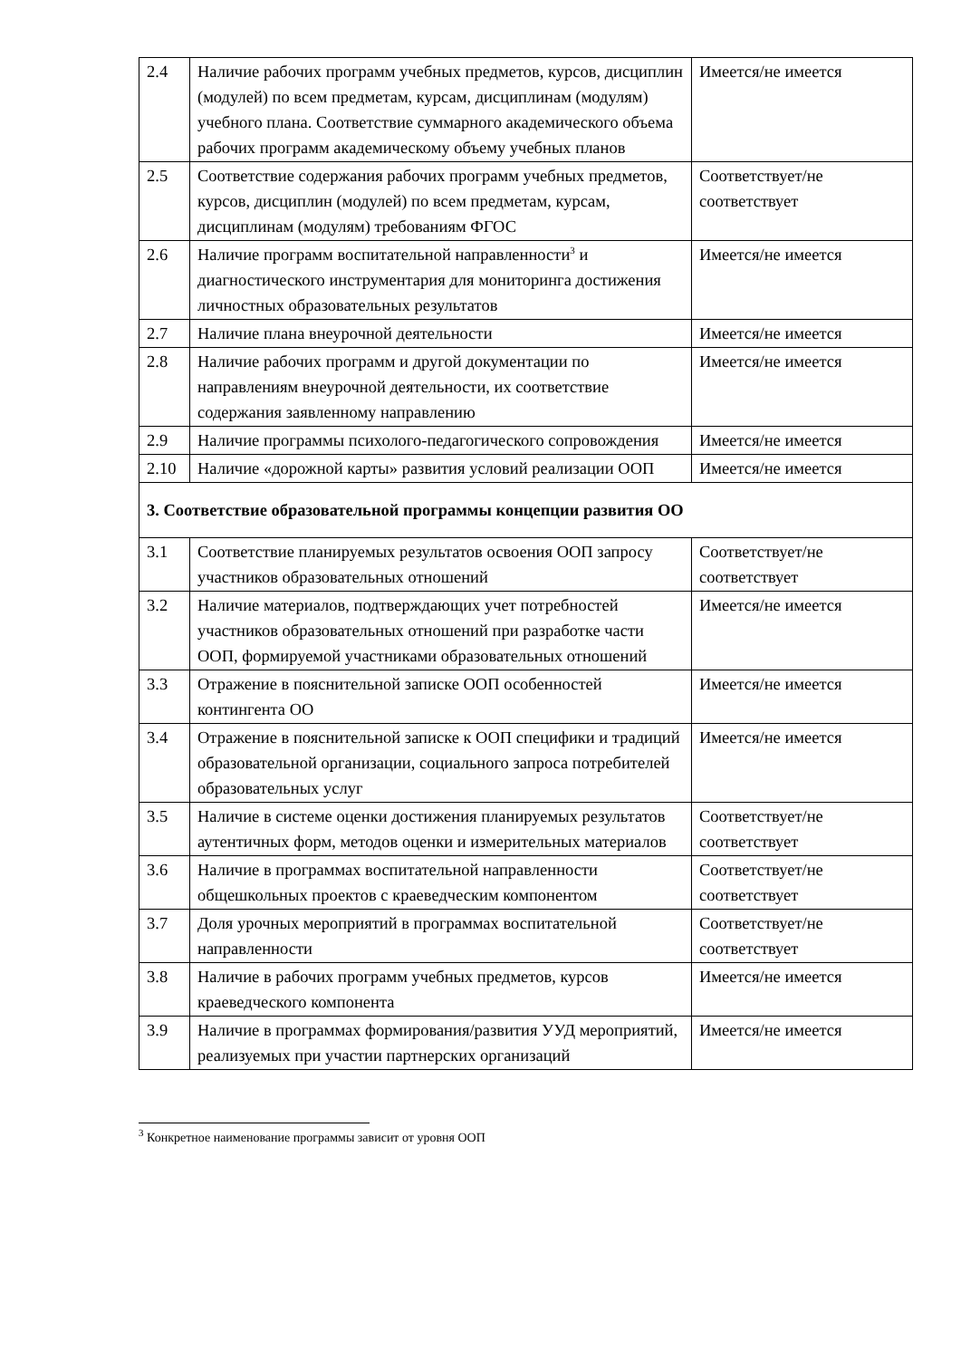| 2.4 | Наличие рабочих программ учебных предметов, курсов, дисциплин (модулей) по всем предметам, курсам, дисциплинам (модулям) учебного плана. Соответствие суммарного академического объема рабочих программ академическому объему учебных планов | Имеется/не имеется |
| 2.5 | Соответствие содержания рабочих программ учебных предметов, курсов, дисциплин (модулей) по всем предметам, курсам, дисциплинам (модулям) требованиям ФГОС | Соответствует/не соответствует |
| 2.6 | Наличие программ воспитательной направленности<sup>3</sup> и диагностического инструментария для мониторинга достижения личностных образовательных результатов | Имеется/не имеется |
| 2.7 | Наличие плана внеурочной деятельности | Имеется/не имеется |
| 2.8 | Наличие рабочих программ и другой документации по направлениям внеурочной деятельности, их соответствие содержания заявленному направлению | Имеется/не имеется |
| 2.9 | Наличие программы психолого-педагогического сопровождения | Имеется/не имеется |
| 2.10 | Наличие «дорожной карты» развития условий реализации ООП | Имеется/не имеется |
| 3. Соответствие образовательной программы концепции развития ОО | | |
| 3.1 | Соответствие планируемых результатов освоения ООП запросу участников образовательных отношений | Соответствует/не соответствует |
| 3.2 | Наличие материалов, подтверждающих учет потребностей участников образовательных отношений при разработке части ООП, формируемой участниками образовательных отношений | Имеется/не имеется |
| 3.3 | Отражение в пояснительной записке ООП особенностей контингента ОО | Имеется/не имеется |
| 3.4 | Отражение в пояснительной записке к ООП специфики и традиций образовательной организации, социального запроса потребителей образовательных услуг | Имеется/не имеется |
| 3.5 | Наличие в системе оценки достижения планируемых результатов аутентичных форм, методов оценки и измерительных материалов | Соответствует/не соответствует |
| 3.6 | Наличие в программах воспитательной направленности общешкольных проектов с краеведческим компонентом | Соответствует/не соответствует |
| 3.7 | Доля урочных мероприятий в программах воспитательной направленности | Соответствует/не соответствует |
| 3.8 | Наличие в рабочих программ учебных предметов, курсов краеведческого компонента | Имеется/не имеется |
| 3.9 | Наличие в программах формирования/развития УУД мероприятий, реализуемых при участии партнерских организаций | Имеется/не имеется |
<sup>3</sup> Конкретное наименование программы зависит от уровня ООП